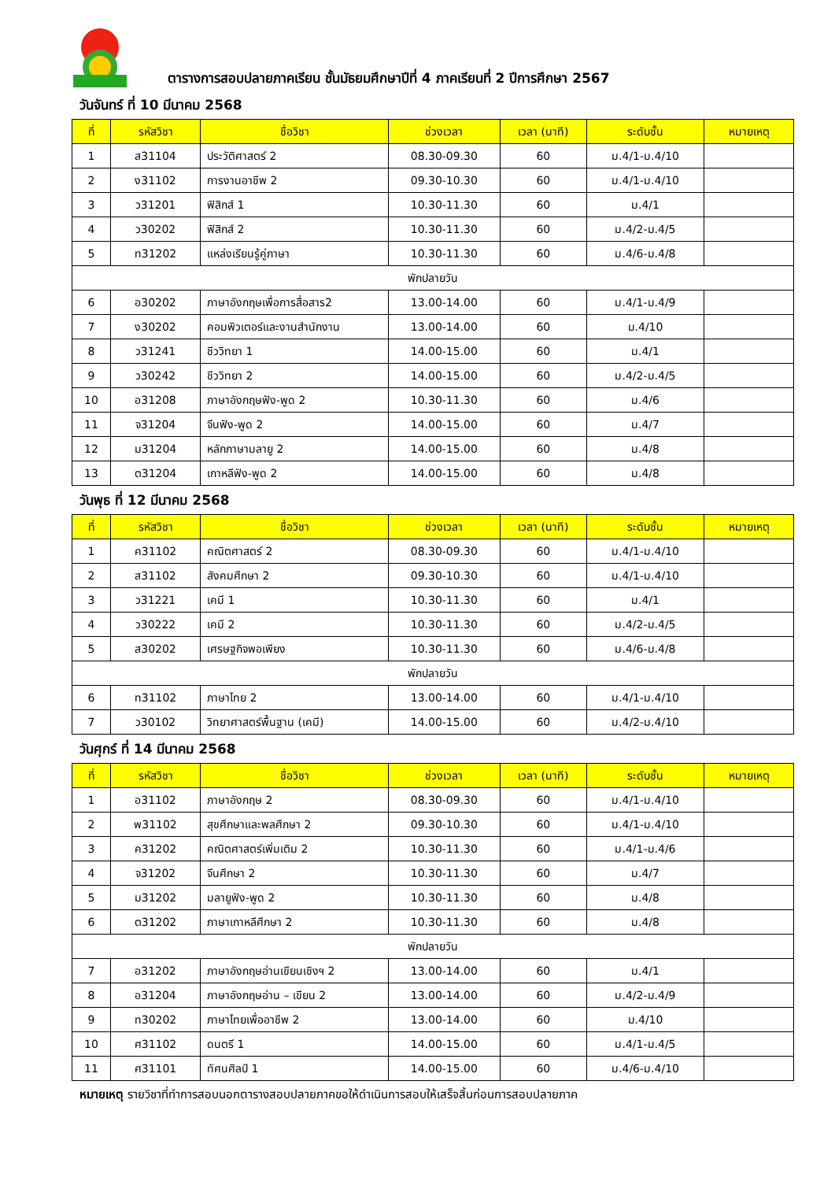ตารางการสอบปลายภาคเรียน ชั้นมัธยมศึกษาปีที่ 4 ภาคเรียนที่ 2 ปีการศึกษา 2567
วันจันทร์ ที่ 10 มีนาคม 2568
| ที่ | รหัสวิชา | ชื่อวิชา | ช่วงเวลา | เวลา (นาที) | ระดับชั้น | หมายเหตุ |
| --- | --- | --- | --- | --- | --- | --- |
| 1 | ส31104 | ประวัติศาสตร์ 2 | 08.30-09.30 | 60 | ม.4/1-ม.4/10 | |
| 2 | ง31102 | การงานอาชีพ 2 | 09.30-10.30 | 60 | ม.4/1-ม.4/10 | |
| 3 | ว31201 | ฟิสิกส์ 1 | 10.30-11.30 | 60 | ม.4/1 | |
| 4 | ว30202 | ฟิสิกส์ 2 | 10.30-11.30 | 60 | ม.4/2-ม.4/5 | |
| 5 | ท31202 | แหล่งเรียนรู้คู่ภาษา | 10.30-11.30 | 60 | ม.4/6-ม.4/8 | |
| พักปลายวัน | | | | | | |
| 6 | อ30202 | ภาษาอังกฤษเพื่อการสื่อสาร2 | 13.00-14.00 | 60 | ม.4/1-ม.4/9 | |
| 7 | ง30202 | คอมพิวเตอร์และงานสำนักงาน | 13.00-14.00 | 60 | ม.4/10 | |
| 8 | ว31241 | ชีววิทยา 1 | 14.00-15.00 | 60 | ม.4/1 | |
| 9 | ว30242 | ชีววิทยา 2 | 14.00-15.00 | 60 | ม.4/2-ม.4/5 | |
| 10 | อ31208 | ภาษาอังกฤษฟัง-พูด 2 | 10.30-11.30 | 60 | ม.4/6 | |
| 11 | จ31204 | จีนฟัง-พูด 2 | 14.00-15.00 | 60 | ม.4/7 | |
| 12 | ม31204 | หลักภาษามลายู 2 | 14.00-15.00 | 60 | ม.4/8 | |
| 13 | ต31204 | เกาหลีฟัง-พูด 2 | 14.00-15.00 | 60 | ม.4/8 | |
วันพุธ ที่ 12 มีนาคม 2568
| ที่ | รหัสวิชา | ชื่อวิชา | ช่วงเวลา | เวลา (นาที) | ระดับชั้น | หมายเหตุ |
| --- | --- | --- | --- | --- | --- | --- |
| 1 | ค31102 | คณิตศาสตร์ 2 | 08.30-09.30 | 60 | ม.4/1-ม.4/10 | |
| 2 | ส31102 | สังคมศึกษา 2 | 09.30-10.30 | 60 | ม.4/1-ม.4/10 | |
| 3 | ว31221 | เคมี 1 | 10.30-11.30 | 60 | ม.4/1 | |
| 4 | ว30222 | เคมี 2 | 10.30-11.30 | 60 | ม.4/2-ม.4/5 | |
| 5 | ส30202 | เศรษฐกิจพอเพียง | 10.30-11.30 | 60 | ม.4/6-ม.4/8 | |
| พักปลายวัน | | | | | | |
| 6 | ท31102 | ภาษาไทย 2 | 13.00-14.00 | 60 | ม.4/1-ม.4/10 | |
| 7 | ว30102 | วิทยาศาสตร์พื้นฐาน (เคมี) | 14.00-15.00 | 60 | ม.4/2-ม.4/10 | |
วันศุกร์ ที่ 14 มีนาคม 2568
| ที่ | รหัสวิชา | ชื่อวิชา | ช่วงเวลา | เวลา (นาที) | ระดับชั้น | หมายเหตุ |
| --- | --- | --- | --- | --- | --- | --- |
| 1 | อ31102 | ภาษาอังกฤษ 2 | 08.30-09.30 | 60 | ม.4/1-ม.4/10 | |
| 2 | พ31102 | สุขศึกษาและพลศึกษา 2 | 09.30-10.30 | 60 | ม.4/1-ม.4/10 | |
| 3 | ค31202 | คณิตศาสตร์เพิ่มเติม 2 | 10.30-11.30 | 60 | ม.4/1-ม.4/6 | |
| 4 | จ31202 | จีนศึกษา 2 | 10.30-11.30 | 60 | ม.4/7 | |
| 5 | ม31202 | มลายูฟัง-พูด 2 | 10.30-11.30 | 60 | ม.4/8 | |
| 6 | ต31202 | ภาษาเกาหลีศึกษา 2 | 10.30-11.30 | 60 | ม.4/8 | |
| พักปลายวัน | | | | | | |
| 7 | อ31202 | ภาษาอังกฤษอ่านเขียนเชิงฯ 2 | 13.00-14.00 | 60 | ม.4/1 | |
| 8 | อ31204 | ภาษาอังกฤษอ่าน – เขียน 2 | 13.00-14.00 | 60 | ม.4/2-ม.4/9 | |
| 9 | ท30202 | ภาษาไทยเพื่ออาชีพ 2 | 13.00-14.00 | 60 | ม.4/10 | |
| 10 | ศ31102 | ดนตรี 1 | 14.00-15.00 | 60 | ม.4/1-ม.4/5 | |
| 11 | ศ31101 | ทัศนศิลป์ 1 | 14.00-15.00 | 60 | ม.4/6-ม.4/10 | |
หมายเหตุ รายวิชาที่ทำการสอบนอกตารางสอบปลายภาคขอให้ดำเนินการสอบให้เสร็จสิ้นก่อนการสอบปลายภาค